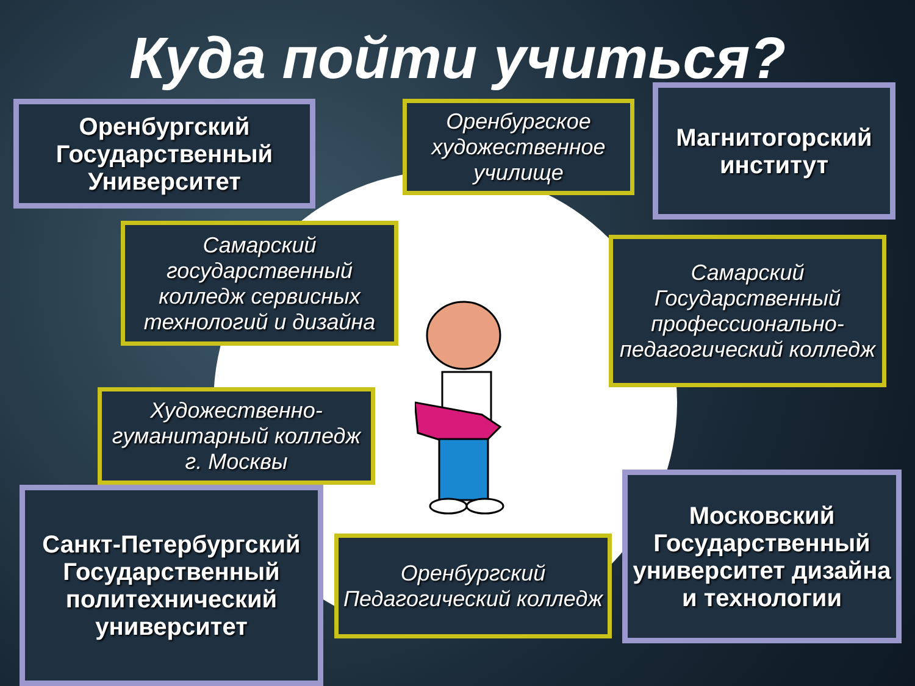Куда пойти учиться?
Оренбургский Государственный Университет
Оренбургское художественное училище
Магнитогорский институт
Самарский государственный колледж сервисных технологий и дизайна
Самарский Государственный профессионально-педагогический колледж
Художественно-гуманитарный колледж г. Москвы
Санкт-Петербургский Государственный политехнический университет
Оренбургский Педагогический колледж
Московский Государственный университет дизайна и технологии